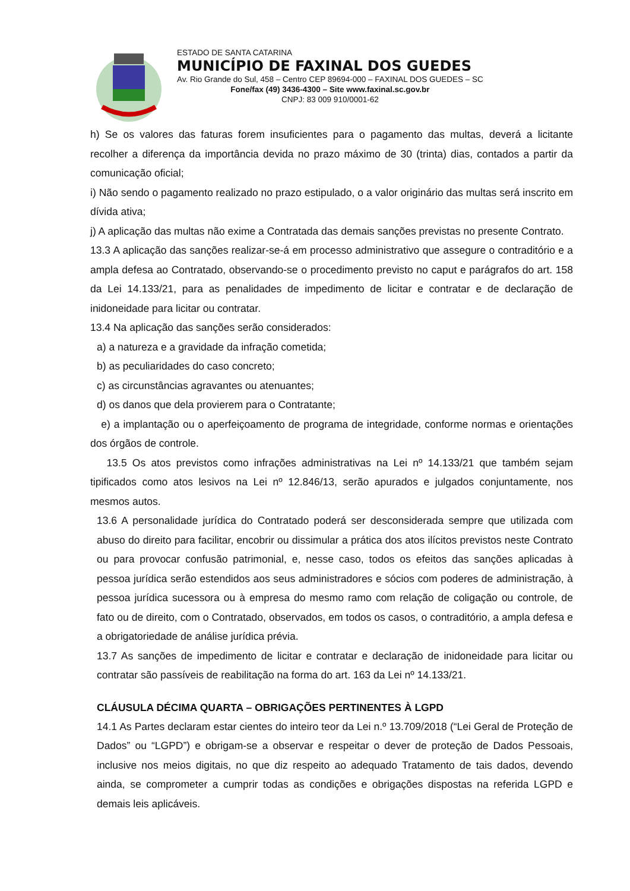ESTADO DE SANTA CATARINA
MUNICÍPIO DE FAXINAL DOS GUEDES
Av. Rio Grande do Sul, 458 – Centro CEP 89694-000 – FAXINAL DOS GUEDES – SC
Fone/fax (49) 3436-4300 – Site www.faxinal.sc.gov.br
CNPJ: 83 009 910/0001-62
h) Se os valores das faturas forem insuficientes para o pagamento das multas, deverá a licitante recolher a diferença da importância devida no prazo máximo de 30 (trinta) dias, contados a partir da comunicação oficial;
i) Não sendo o pagamento realizado no prazo estipulado, o a valor originário das multas será inscrito em dívida ativa;
j) A aplicação das multas não exime a Contratada das demais sanções previstas no presente Contrato.
13.3 A aplicação das sanções realizar-se-á em processo administrativo que assegure o contraditório e a ampla defesa ao Contratado, observando-se o procedimento previsto no caput e parágrafos do art. 158 da Lei 14.133/21, para as penalidades de impedimento de licitar e contratar e de declaração de inidoneidade para licitar ou contratar.
13.4 Na aplicação das sanções serão considerados:
a) a natureza e a gravidade da infração cometida;
b) as peculiaridades do caso concreto;
c) as circunstâncias agravantes ou atenuantes;
d) os danos que dela provierem para o Contratante;
e) a implantação ou o aperfeiçoamento de programa de integridade, conforme normas e orientações dos órgãos de controle.
13.5 Os atos previstos como infrações administrativas na Lei nº 14.133/21 que também sejam tipificados como atos lesivos na Lei nº 12.846/13, serão apurados e julgados conjuntamente, nos mesmos autos.
13.6 A personalidade jurídica do Contratado poderá ser desconsiderada sempre que utilizada com abuso do direito para facilitar, encobrir ou dissimular a prática dos atos ilícitos previstos neste Contrato ou para provocar confusão patrimonial, e, nesse caso, todos os efeitos das sanções aplicadas à pessoa jurídica serão estendidos aos seus administradores e sócios com poderes de administração, à pessoa jurídica sucessora ou à empresa do mesmo ramo com relação de coligação ou controle, de fato ou de direito, com o Contratado, observados, em todos os casos, o contraditório, a ampla defesa e a obrigatoriedade de análise jurídica prévia.
13.7 As sanções de impedimento de licitar e contratar e declaração de inidoneidade para licitar ou contratar são passíveis de reabilitação na forma do art. 163 da Lei nº 14.133/21.
CLÁUSULA DÉCIMA QUARTA – OBRIGAÇÕES PERTINENTES À LGPD
14.1 As Partes declaram estar cientes do inteiro teor da Lei n.º 13.709/2018 (“Lei Geral de Proteção de Dados” ou “LGPD”) e obrigam-se a observar e respeitar o dever de proteção de Dados Pessoais, inclusive nos meios digitais, no que diz respeito ao adequado Tratamento de tais dados, devendo ainda, se comprometer a cumprir todas as condições e obrigações dispostas na referida LGPD e demais leis aplicáveis.